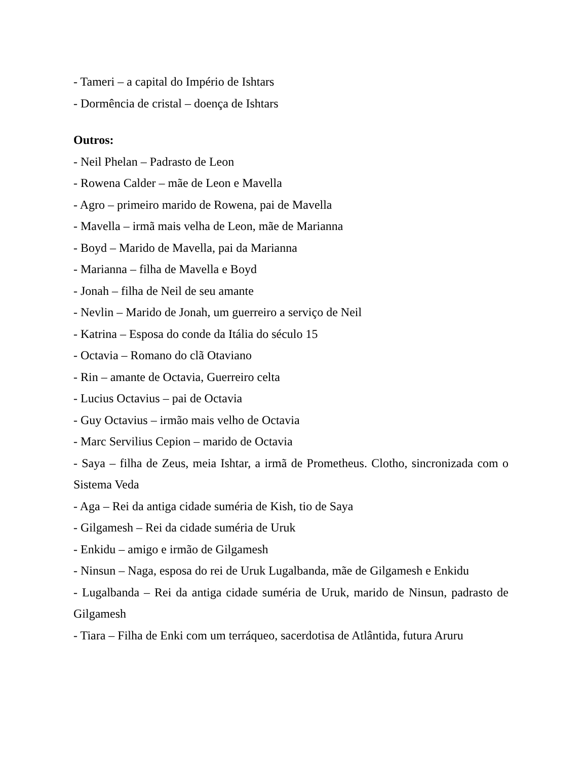- Tameri – a capital do Império de Ishtars
- Dormência de cristal – doença de Ishtars
Outros:
- Neil Phelan – Padrasto de Leon
- Rowena Calder – mãe de Leon e Mavella
- Agro – primeiro marido de Rowena, pai de Mavella
- Mavella – irmã mais velha de Leon, mãe de Marianna
- Boyd – Marido de Mavella, pai da Marianna
- Marianna – filha de Mavella e Boyd
- Jonah – filha de Neil de seu amante
- Nevlin – Marido de Jonah, um guerreiro a serviço de Neil
- Katrina – Esposa do conde da Itália do século 15
- Octavia – Romano do clã Otaviano
- Rin – amante de Octavia, Guerreiro celta
- Lucius Octavius – pai de Octavia
- Guy Octavius – irmão mais velho de Octavia
- Marc Servilius Cepion – marido de Octavia
- Saya – filha de Zeus, meia Ishtar, a irmã de Prometheus. Clotho, sincronizada com o Sistema Veda
- Aga – Rei da antiga cidade suméria de Kish, tio de Saya
- Gilgamesh – Rei da cidade suméria de Uruk
- Enkidu – amigo e irmão de Gilgamesh
- Ninsun – Naga, esposa do rei de Uruk Lugalbanda, mãe de Gilgamesh e Enkidu
- Lugalbanda – Rei da antiga cidade suméria de Uruk, marido de Ninsun, padrasto de Gilgamesh
- Tiara – Filha de Enki com um terráqueo, sacerdotisa de Atlântida, futura Aruru